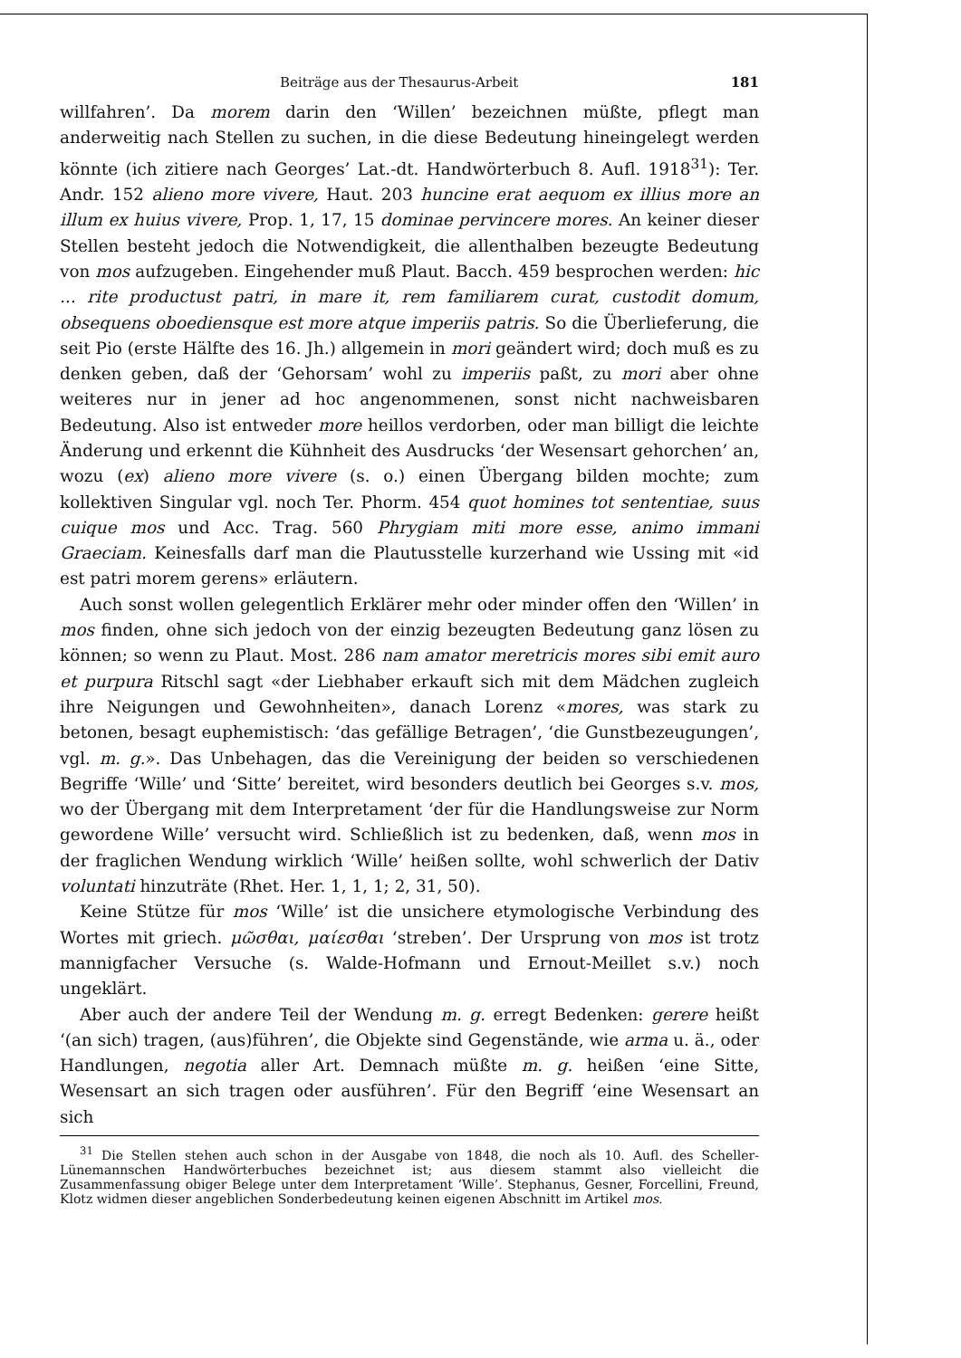Beiträge aus der Thesaurus-Arbeit 181
willfahren’. Da morem darin den ‘Willen’ bezeichnen müßte, pflegt man anderweitig nach Stellen zu suchen, in die diese Bedeutung hineingelegt werden könnte (ich zitiere nach Georges’ Lat.-dt. Handwörterbuch 8. Aufl. 1918<sup>31</sup>): Ter. Andr. 152 alieno more vivere, Haut. 203 huncine erat aequom ex illius more an illum ex huius vivere, Prop. 1, 17, 15 dominae pervincere mores. An keiner dieser Stellen besteht jedoch die Notwendigkeit, die allenthalben bezeugte Bedeutung von mos aufzugeben. Eingehender muß Plaut. Bacch. 459 besprochen werden: hic ... rite productust patri, in mare it, rem familiarem curat, custodit domum, obsequens oboediensque est more atque imperiis patris. So die Überlieferung, die seit Pio (erste Hälfte des 16. Jh.) allgemein in mori geändert wird; doch muß es zu denken geben, daß der ‘Gehorsam’ wohl zu imperiis paßt, zu mori aber ohne weiteres nur in jener ad hoc angenommenen, sonst nicht nachweisbaren Bedeutung. Also ist entweder more heillos verdorben, oder man billigt die leichte Änderung und erkennt die Kühnheit des Ausdrucks ‘der Wesensart gehorchen’ an, wozu (ex) alieno more vivere (s. o.) einen Übergang bilden mochte; zum kollektiven Singular vgl. noch Ter. Phorm. 454 quot homines tot sententiae, suus cuique mos und Acc. Trag. 560 Phrygiam miti more esse, animo immani Graeciam. Keinesfalls darf man die Plautusstelle kurzerhand wie Ussing mit «id est patri morem gerens» erläutern.
Auch sonst wollen gelegentlich Erklärer mehr oder minder offen den ‘Willen’ in mos finden, ohne sich jedoch von der einzig bezeugten Bedeutung ganz lösen zu können; so wenn zu Plaut. Most. 286 nam amator meretricis mores sibi emit auro et purpura Ritschl sagt «der Liebhaber erkauft sich mit dem Mädchen zugleich ihre Neigungen und Gewohnheiten», danach Lorenz «mores, was stark zu betonen, besagt euphemistisch: ‘das gefällige Betragen’, ‘die Gunstbezeugungen’, vgl. m. g.». Das Unbehagen, das die Vereinigung der beiden so verschiedenen Begriffe ‘Wille’ und ‘Sitte’ bereitet, wird besonders deutlich bei Georges s.v. mos, wo der Übergang mit dem Interpretament ‘der für die Handlungsweise zur Norm gewordene Wille’ versucht wird. Schließlich ist zu bedenken, daß, wenn mos in der fraglichen Wendung wirklich ‘Wille’ heißen sollte, wohl schwerlich der Dativ voluntati hinzuträte (Rhet. Her. 1, 1, 1; 2, 31, 50).
Keine Stütze für mos ‘Wille’ ist die unsichere etymologische Verbindung des Wortes mit griech. μῶσθαι, μαίεσθαι ‘streben’. Der Ursprung von mos ist trotz mannigfacher Versuche (s. Walde-Hofmann und Ernout-Meillet s.v.) noch ungeklärt.
Aber auch der andere Teil der Wendung m. g. erregt Bedenken: gerere heißt ‘(an sich) tragen, (aus)führen’, die Objekte sind Gegenstände, wie arma u. ä., oder Handlungen, negotia aller Art. Demnach müßte m. g. heißen ‘eine Sitte, Wesensart an sich tragen oder ausführen’. Für den Begriff ‘eine Wesensart an sich
<sup>31</sup> Die Stellen stehen auch schon in der Ausgabe von 1848, die noch als 10. Aufl. des Scheller-Lünemannschen Handwörterbuches bezeichnet ist; aus diesem stammt also vielleicht die Zusammenfassung obiger Belege unter dem Interpretament ‘Wille’. Stephanus, Gesner, Forcellini, Freund, Klotz widmen dieser angeblichen Sonderbedeutung keinen eigenen Abschnitt im Artikel mos.